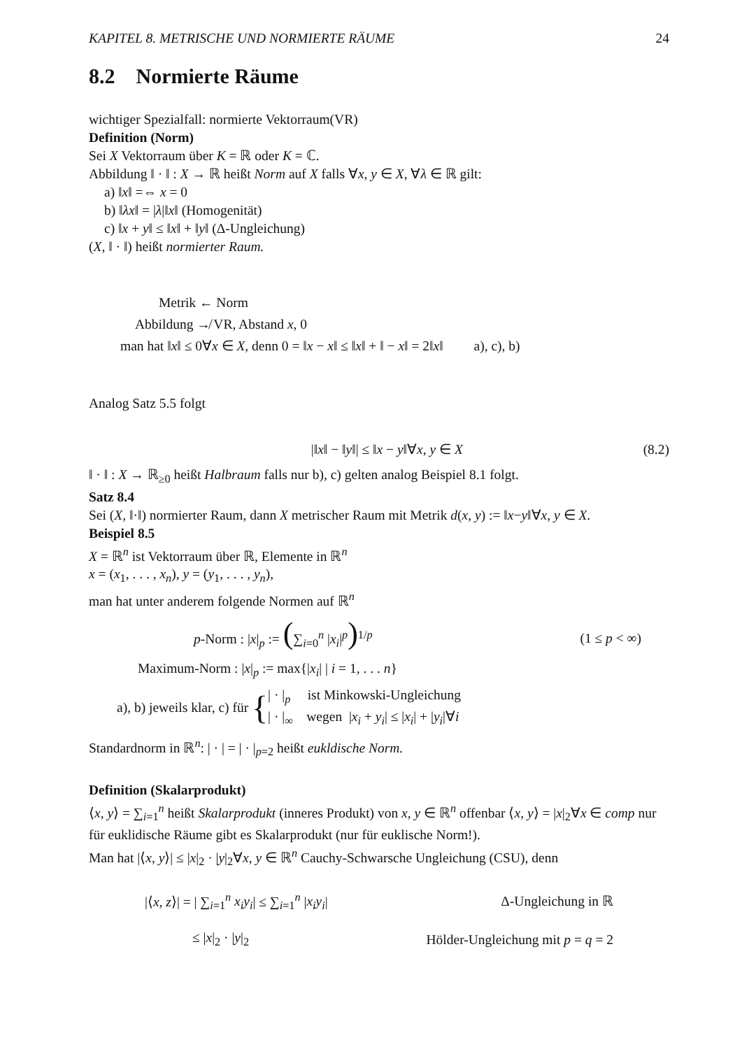KAPITEL 8. METRISCHE UND NORMIERTE RÄUME 24
8.2 Normierte Räume
wichtiger Spezialfall: normierte Vektorraum(VR)
Definition (Norm)
Sei X Vektorraum über K = ℝ oder K = ℂ.
Abbildung ‖ · ‖ : X → ℝ heißt Norm auf X falls ∀x, y ∈ X, ∀λ ∈ ℝ gilt:
a) ‖x‖ =⇔ x = 0
b) ‖λx‖ = |λ|‖x‖ (Homogenität)
c) ‖x + y‖ ≤ ‖x‖ + ‖y‖ (Δ-Ungleichung)
(X, ‖ · ‖) heißt normierter Raum.
Metrik ← Norm
Abbildung ↛ VR, Abstand x, 0
man hat ‖x‖ ≤ 0∀x ∈ X, denn 0 = ‖x − x‖ ≤ ‖x‖ + ‖ − x‖ = 2‖x‖ a), c), b)
Analog Satz 5.5 folgt
|‖x‖ − ‖y‖| ≤ ‖x − y‖∀x, y ∈ X (8.2)
‖ · ‖ : X → ℝ<sub>≥0</sub> heißt Halbraum falls nur b), c) gelten analog Beispiel 8.1 folgt.
Satz 8.4
Sei (X, ‖·‖) normierter Raum, dann X metrischer Raum mit Metrik d(x, y) := ‖x−y‖∀x, y ∈ X.
Beispiel 8.5
X = ℝ<sup>n</sup> ist Vektorraum über ℝ, Elemente in ℝ<sup>n</sup>
x = (x<sub>1</sub>, . . . , x<sub>n</sub>), y = (y<sub>1</sub>, . . . , y<sub>n</sub>),
man hat unter anderem folgende Normen auf ℝ<sup>n</sup>
p-Norm : |x|<sub>p</sub> := (∑<sub>i=0</sub><sup>n</sup> |x<sub>i</sub>|<sup>p</sup>)<sup>1/p</sup> (1 ≤ p < ∞)
Maximum-Norm : |x|<sub>p</sub> := max{|x<sub>i</sub>| | i = 1, . . . n}
a), b) jeweils klar, c) für {
| · |<sub>p</sub> ist Minkowski-Ungleichung
| · |<sub>∞</sub> wegen |x<sub>i</sub> + y<sub>i</sub>| ≤ |x<sub>i</sub>| + |y<sub>i</sub>|∀i
Standardnorm in ℝ<sup>n</sup>: | · | = | · |<sub>p=2</sub> heißt eukldische Norm.
Definition (Skalarprodukt)
⟨x, y⟩ = ∑<sub>i=1</sub><sup>n</sup> heißt Skalarprodukt (inneres Produkt) von x, y ∈ ℝ<sup>n</sup> offenbar ⟨x, y⟩ = |x|<sub>2</sub>∀x ∈ comp nur für euklidische Räume gibt es Skalarprodukt (nur für euklische Norm!).
Man hat |⟨x, y⟩| ≤ |x|<sub>2</sub> · |y|<sub>2</sub>∀x, y ∈ ℝ<sup>n</sup> Cauchy-Schwarsche Ungleichung (CSU), denn
|⟨x, z⟩| = | ∑<sub>i=1</sub><sup>n</sup> x<sub>i</sub>y<sub>i</sub>| ≤ ∑<sub>i=1</sub><sup>n</sup> |x<sub>i</sub>y<sub>i</sub>| Δ-Ungleichung in ℝ
≤ |x|<sub>2</sub> · |y|<sub>2</sub> Hölder-Ungleichung mit p = q = 2